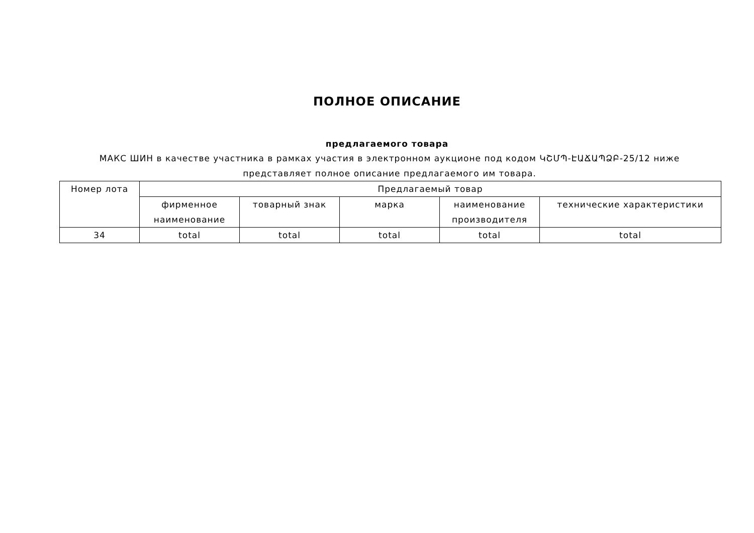ПОЛНОЕ ОПИСАНИЕ
предлагаемого товара
МАКС ШИН в качестве участника в рамках участия в электронном аукционе под кодом ԿՇՄՊ-ԷԱՃԱՊՁԲ-25/12 ниже представляет полное описание предлагаемого им товара.
| Номер лота | Предлагаемый товар | | | | |
| --- | --- | --- | --- | --- | --- |
| | фирменное наименование | товарный знак | марка | наименование производителя | технические характеристики |
| 34 | total | total | total | total | total |